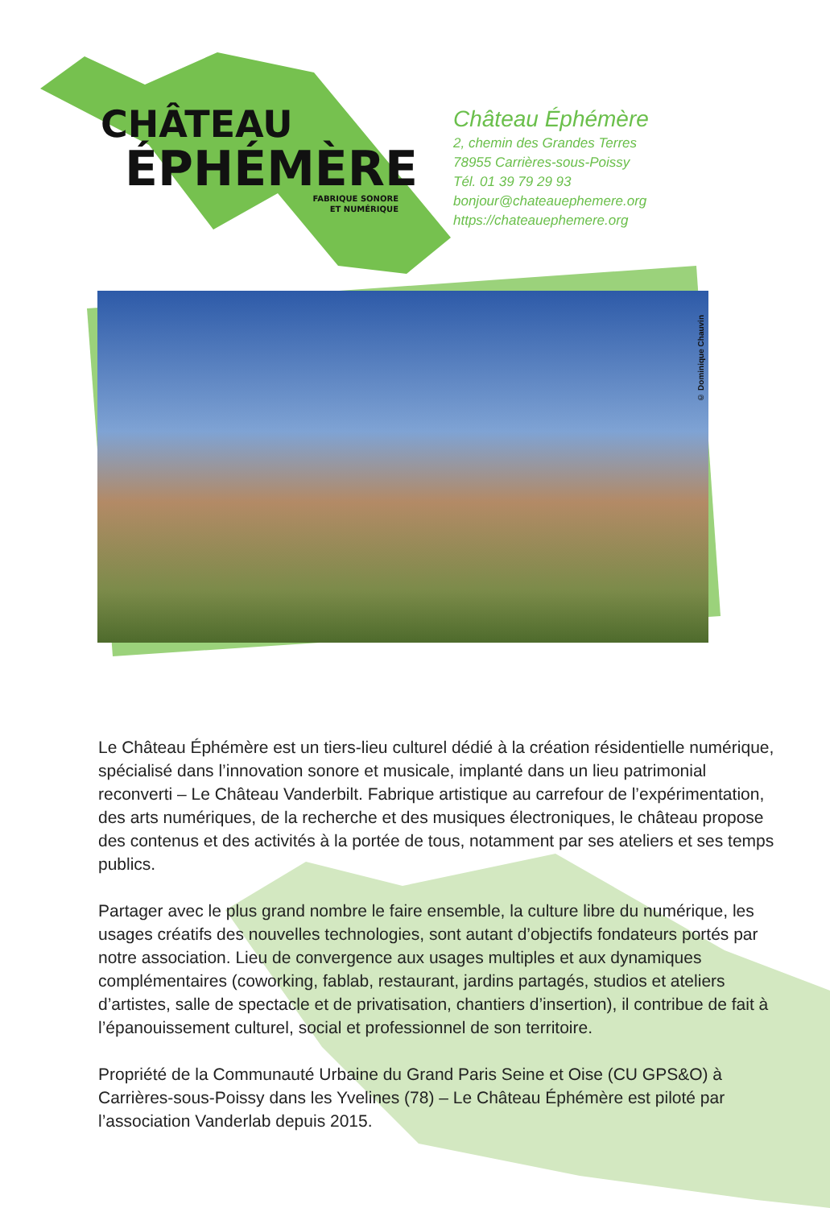CHÂTEAU
ÉPHÉMÈRE
FABRIQUE SONORE
ET NUMÉRIQUE
Château Éphémère
2, chemin des Grandes Terres
78955 Carrières-sous-Poissy
Tél. 01 39 79 29 93
bonjour@chateauephemere.org
https://chateauephemere.org
© Dominique Chauvin
Le Château Éphémère est un tiers-lieu culturel dédié à la création résidentielle numérique, spécialisé dans l’innovation sonore et musicale, implanté dans un lieu patrimonial reconverti – Le Château Vanderbilt. Fabrique artistique au carrefour de l’expérimentation, des arts numériques, de la recherche et des musiques électroniques, le château propose des contenus et des activités à la portée de tous, notamment par ses ateliers et ses temps publics.
Partager avec le plus grand nombre le faire ensemble, la culture libre du numérique, les usages créatifs des nouvelles technologies, sont autant d’objectifs fondateurs portés par notre association. Lieu de convergence aux usages multiples et aux dynamiques complémentaires (coworking, fablab, restaurant, jardins partagés, studios et ateliers d’artistes, salle de spectacle et de privatisation, chantiers d’insertion), il contribue de fait à l’épanouissement culturel, social et professionnel de son territoire.
Propriété de la Communauté Urbaine du Grand Paris Seine et Oise (CU GPS&O) à Carrières-sous-Poissy dans les Yvelines (78) – Le Château Éphémère est piloté par l’association Vanderlab depuis 2015.